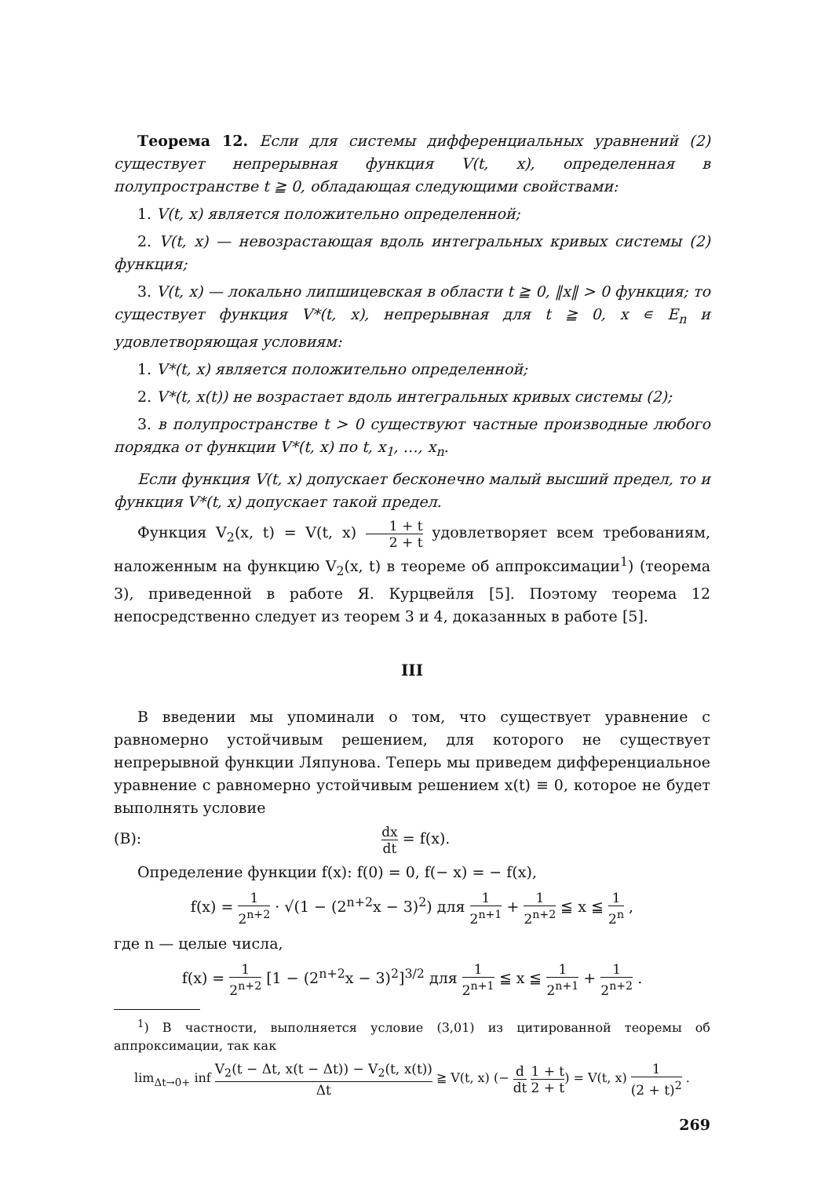Теорема 12. Если для системы дифференциальных уравнений (2) существует непрерывная функция V(t, x), определенная в полупространстве t ≧ 0, обладающая следующими свойствами:
1. V(t, x) является положительно определенной;
2. V(t, x) — невозрастающая вдоль интегральных кривых системы (2) функция;
3. V(t, x) — локально липшицевская в области t ≧ 0, ‖x‖ > 0 функция; то существует функция V*(t, x), непрерывная для t ≧ 0, x ∊ E<sub>n</sub> и удовлетворяющая условиям:
1. V*(t, x) является положительно определенной;
2. V*(t, x(t)) не возрастает вдоль интегральных кривых системы (2);
3. в полупространстве t > 0 существуют частные производные любого порядка от функции V*(t, x) по t, x<sub>1</sub>, …, x<sub>n</sub>.
Если функция V(t, x) допускает бесконечно малый высший предел, то и функция V*(t, x) допускает такой предел.
Функция V<sub>2</sub>(x, t) = V(t, x) 1 + t 2 + t удовлетворяет всем требованиям, наложенным на функцию V<sub>2</sub>(x, t) в теореме об аппроксимации<sup>1</sup>) (теорема 3), приведенной в работе Я. Курцвейля [5]. Поэтому теорема 12 непосредственно следует из теорем 3 и 4, доказанных в работе [5].
III
В введении мы упоминали о том, что существует уравнение с равномерно устойчивым решением, для которого не существует непрерывной функции Ляпунова. Теперь мы приведем дифференциальное уравнение с равномерно устойчивым решением x(t) ≡ 0, которое не будет выполнять условие
(B): dx dt = f(x).
Определение функции f(x): f(0) = 0, f(− x) = − f(x),
f(x) = 1 2<sup>n+2</sup> · √(1 − (2<sup>n+2</sup>x − 3)<sup>2</sup>) для 1 2<sup>n+1</sup> + 1 2<sup>n+2</sup> ≦ x ≦ 1 2<sup>n</sup> ,
где n — целые числа,
f(x) = 1 2<sup>n+2</sup> [1 − (2<sup>n+2</sup>x − 3)<sup>2</sup>]<sup>3/2</sup> для 1 2<sup>n+1</sup> ≦ x ≦ 1 2<sup>n+1</sup> + 1 2<sup>n+2</sup> .
<sup>1</sup>) В частности, выполняется условие (3,01) из цитированной теоремы об аппроксимации, так как
lim<sub>Δt→0+</sub> inf V<sub>2</sub>(t − Δt, x(t − Δt)) − V<sub>2</sub>(t, x(t)) Δt ≧ V(t, x) (− d dt 1 + t 2 + t) = V(t, x) 1 (2 + t)<sup>2</sup> .
269